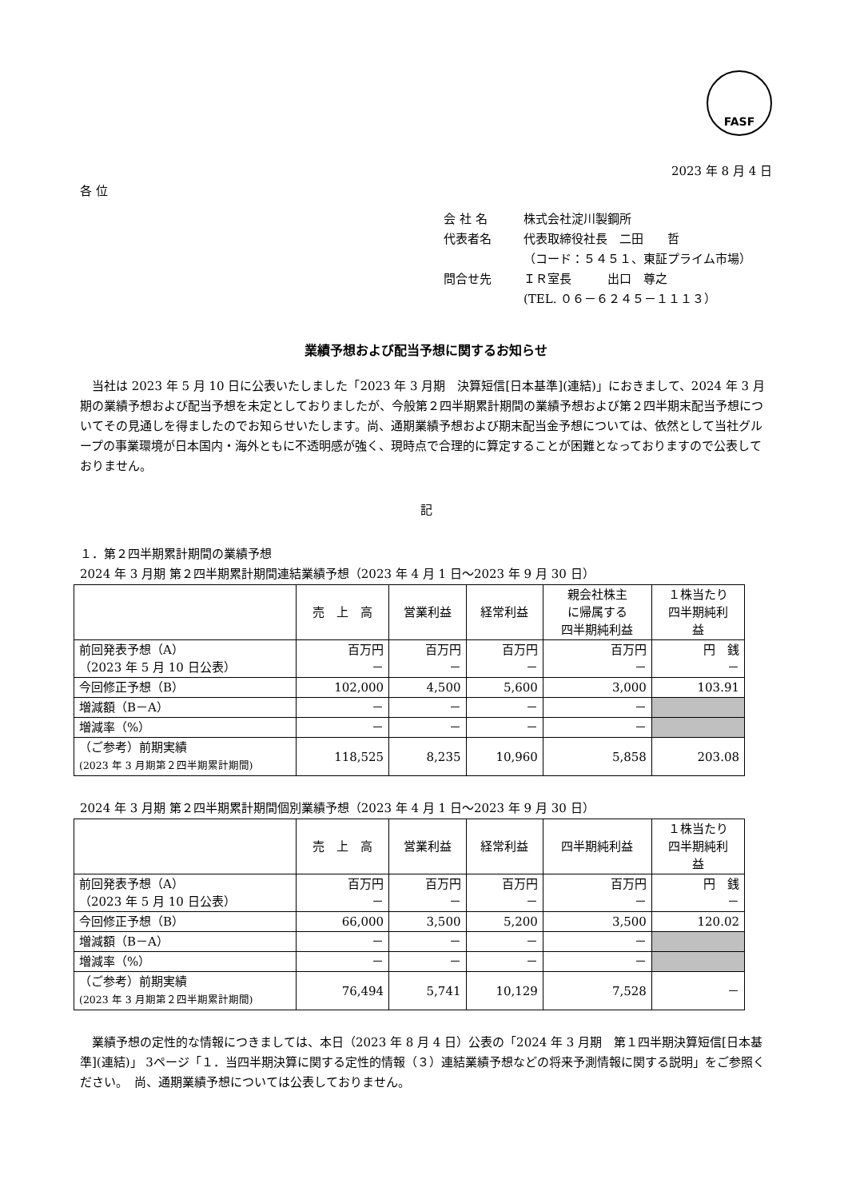FASF
2023 年 8 月 4 日
各 位
会 社 名 株式会社淀川製鋼所
代表者名 代表取締役社長　二田　　哲
（コード：５４５１、東証プライム市場）
問合せ先 ＩＲ室長　　　出口　尊之
(TEL. ０６－６２４５－１１１３）
業績予想および配当予想に関するお知らせ
当社は 2023 年 5 月 10 日に公表いたしました「2023 年 3 月期　決算短信[日本基準](連結)」におきまして、2024 年 3 月期の業績予想および配当予想を未定としておりましたが、今般第２四半期累計期間の業績予想および第２四半期末配当予想についてその見通しを得ましたのでお知らせいたします。尚、通期業績予想および期末配当金予想については、依然として当社グループの事業環境が日本国内・海外ともに不透明感が強く、現時点で合理的に算定することが困難となっておりますので公表しておりません。
記
１．第２四半期累計期間の業績予想
2024 年 3 月期 第２四半期累計期間連結業績予想（2023 年 4 月 1 日～2023 年 9 月 30 日）
| | 売 上 高 | 営業利益 | 経常利益 | 親会社株主 に帰属する 四半期純利益 | １株当たり 四半期純利 益 |
| --- | --- | --- | --- | --- | --- |
| 前回発表予想（A） （2023 年 5 月 10 日公表） | 百万円 － | 百万円 － | 百万円 － | 百万円 － | 円 銭 － |
| 今回修正予想（B） | 102,000 | 4,500 | 5,600 | 3,000 | 103.91 |
| 増減額（B－A） | － | － | － | － | |
| 増減率（%） | － | － | － | － | |
| （ご参考）前期実績 (2023 年 3 月期第２四半期累計期間) | 118,525 | 8,235 | 10,960 | 5,858 | 203.08 |
2024 年 3 月期 第２四半期累計期間個別業績予想（2023 年 4 月 1 日～2023 年 9 月 30 日）
| | 売 上 高 | 営業利益 | 経常利益 | 四半期純利益 | １株当たり 四半期純利 益 |
| --- | --- | --- | --- | --- | --- |
| 前回発表予想（A） （2023 年 5 月 10 日公表） | 百万円 － | 百万円 － | 百万円 － | 百万円 － | 円 銭 － |
| 今回修正予想（B） | 66,000 | 3,500 | 5,200 | 3,500 | 120.02 |
| 増減額（B－A） | － | － | － | － | |
| 増減率（%） | － | － | － | － | |
| （ご参考）前期実績 (2023 年 3 月期第２四半期累計期間) | 76,494 | 5,741 | 10,129 | 7,528 | － |
業績予想の定性的な情報につきましては、本日（2023 年 8 月 4 日）公表の「2024 年 3 月期　第１四半期決算短信[日本基準](連結)」 3ページ「１．当四半期決算に関する定性的情報（３）連結業績予想などの将来予測情報に関する説明」をご参照ください。　尚、通期業績予想については公表しておりません。